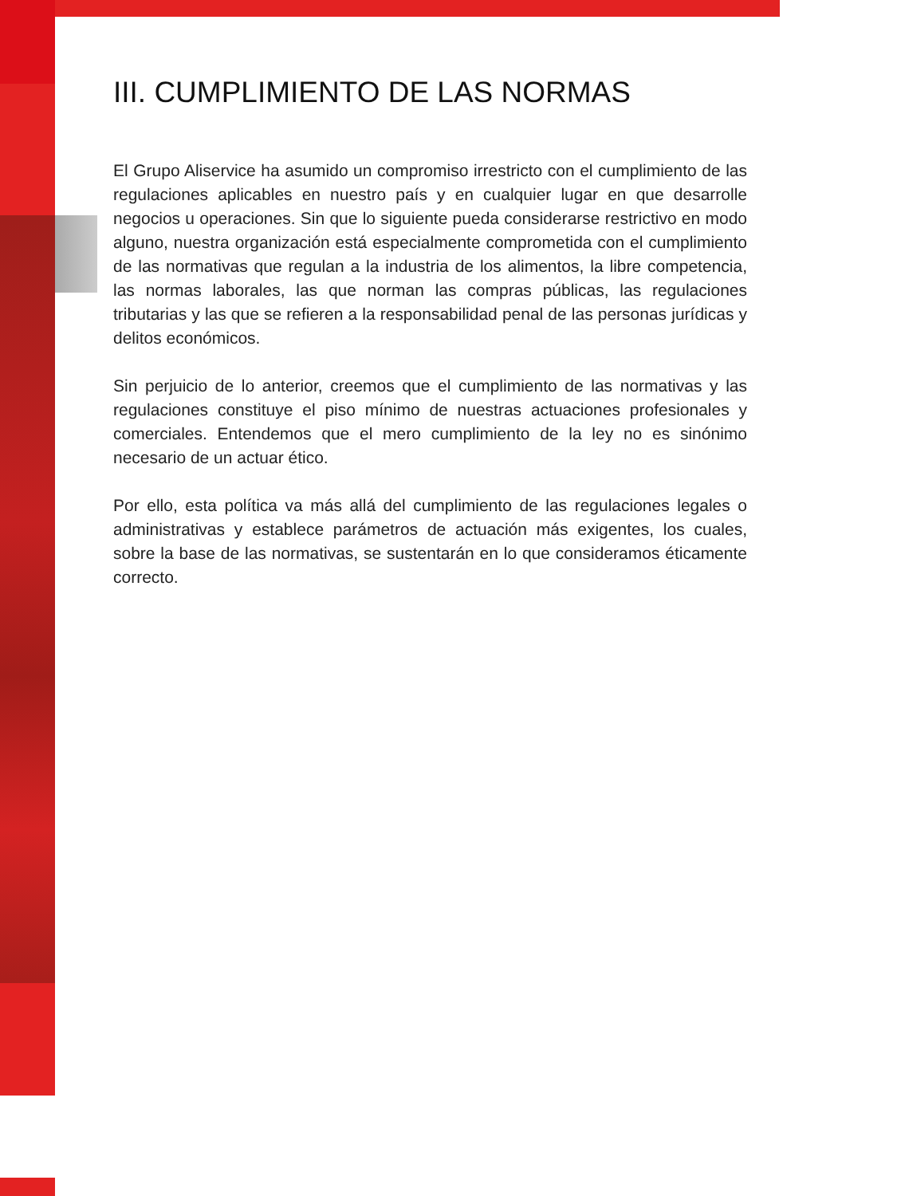III. CUMPLIMIENTO DE LAS NORMAS
El Grupo Aliservice ha asumido un compromiso irrestricto con el cumplimiento de las regulaciones aplicables en nuestro país y en cualquier lugar en que desarrolle negocios u operaciones. Sin que lo siguiente pueda considerarse restrictivo en modo alguno, nuestra organización está especialmente comprometida con el cumplimiento de las normativas que regulan a la industria de los alimentos, la libre competencia, las normas laborales, las que norman las compras públicas, las regulaciones tributarias y las que se refieren a la responsabilidad penal de las personas jurídicas y delitos económicos.
Sin perjuicio de lo anterior, creemos que el cumplimiento de las normativas y las regulaciones constituye el piso mínimo de nuestras actuaciones profesionales y comerciales. Entendemos que el mero cumplimiento de la ley no es sinónimo necesario de un actuar ético.
Por ello, esta política va más allá del cumplimiento de las regulaciones legales o administrativas y establece parámetros de actuación más exigentes, los cuales, sobre la base de las normativas, se sustentarán en lo que consideramos éticamente correcto.